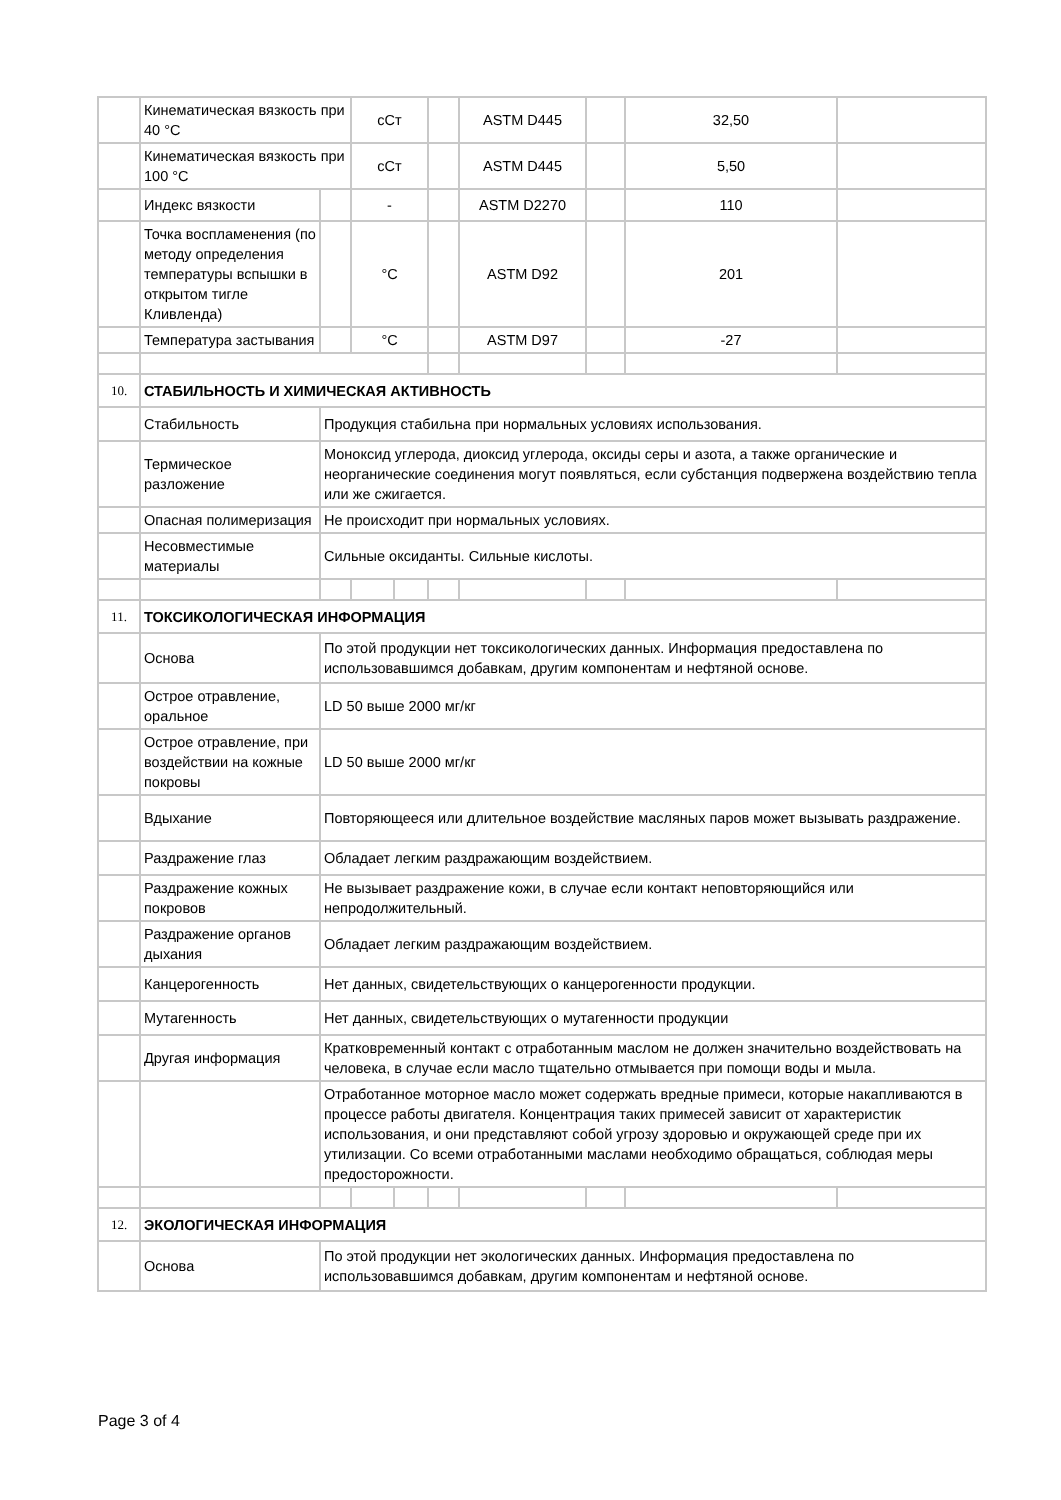| | Кинематическая вязкость при 40 °С | | сСт | | | ASTM D445 | | 32,50 | |
| | Кинематическая вязкость при 100 °С | | сСт | | | ASTM D445 | | 5,50 | |
| | Индекс вязкости | | - | | | ASTM D2270 | | 110 | |
| | Точка воспламенения (по методу определения температуры вспышки в открытом тигле Кливленда) | | °С | | | ASTM D92 | | 201 | |
| | Температура застывания | | °С | | | ASTM D97 | | -27 | |
| 10. | СТАБИЛЬНОСТЬ И ХИМИЧЕСКАЯ АКТИВНОСТЬ | | | | | | | | |
| | Стабильность | Продукция стабильна при нормальных условиях использования. | | | | | | | |
| | Термическое разложение | Моноксид углерода, диоксид углерода, оксиды серы и азота, а также органические и неорганические соединения могут появляться, если субстанция подвержена воздействию тепла или же сжигается. | | | | | | | |
| | Опасная полимеризация | Не происходит при нормальных условиях. | | | | | | | |
| | Несовместимые материалы | Сильные оксиданты. Сильные кислоты. | | | | | | | |
| 11. | ТОКСИКОЛОГИЧЕСКАЯ ИНФОРМАЦИЯ | | | | | | | | |
| | Основа | По этой продукции нет токсикологических данных. Информация предоставлена по использовавшимся добавкам, другим компонентам и нефтяной основе. | | | | | | | |
| | Острое отравление, оральное | LD 50 выше 2000 мг/кг | | | | | | | |
| | Острое отравление, при воздействии на кожные покровы | LD 50 выше 2000 мг/кг | | | | | | | |
| | Вдыхание | Повторяющееся или длительное воздействие масляных паров может вызывать раздражение. | | | | | | | |
| | Раздражение глаз | Обладает легким раздражающим воздействием. | | | | | | | |
| | Раздражение кожных покровов | Не вызывает раздражение кожи, в случае если контакт неповторяющийся или непродолжительный. | | | | | | | |
| | Раздражение органов дыхания | Обладает легким раздражающим воздействием. | | | | | | | |
| | Канцерогенность | Нет данных, свидетельствующих о канцерогенности продукции. | | | | | | | |
| | Мутагенность | Нет данных, свидетельствующих о мутагенности продукции | | | | | | | |
| | Другая информация | Кратковременный контакт с отработанным маслом не должен значительно воздействовать на человека, в случае если масло тщательно отмывается при помощи воды и мыла. | | | | | | | |
| | | Отработанное моторное масло может содержать вредные примеси, которые накапливаются в процессе работы двигателя. Концентрация таких примесей зависит от характеристик использования, и они представляют собой угрозу здоровью и окружающей среде при их утилизации. Со всеми отработанными маслами необходимо обращаться, соблюдая меры предосторожности. | | | | | | | |
| 12. | ЭКОЛОГИЧЕСКАЯ ИНФОРМАЦИЯ | | | | | | | | |
| | Основа | По этой продукции нет экологических данных. Информация предоставлена по использовавшимся добавкам, другим компонентам и нефтяной основе. | | | | | | | |
Page 3 of 4